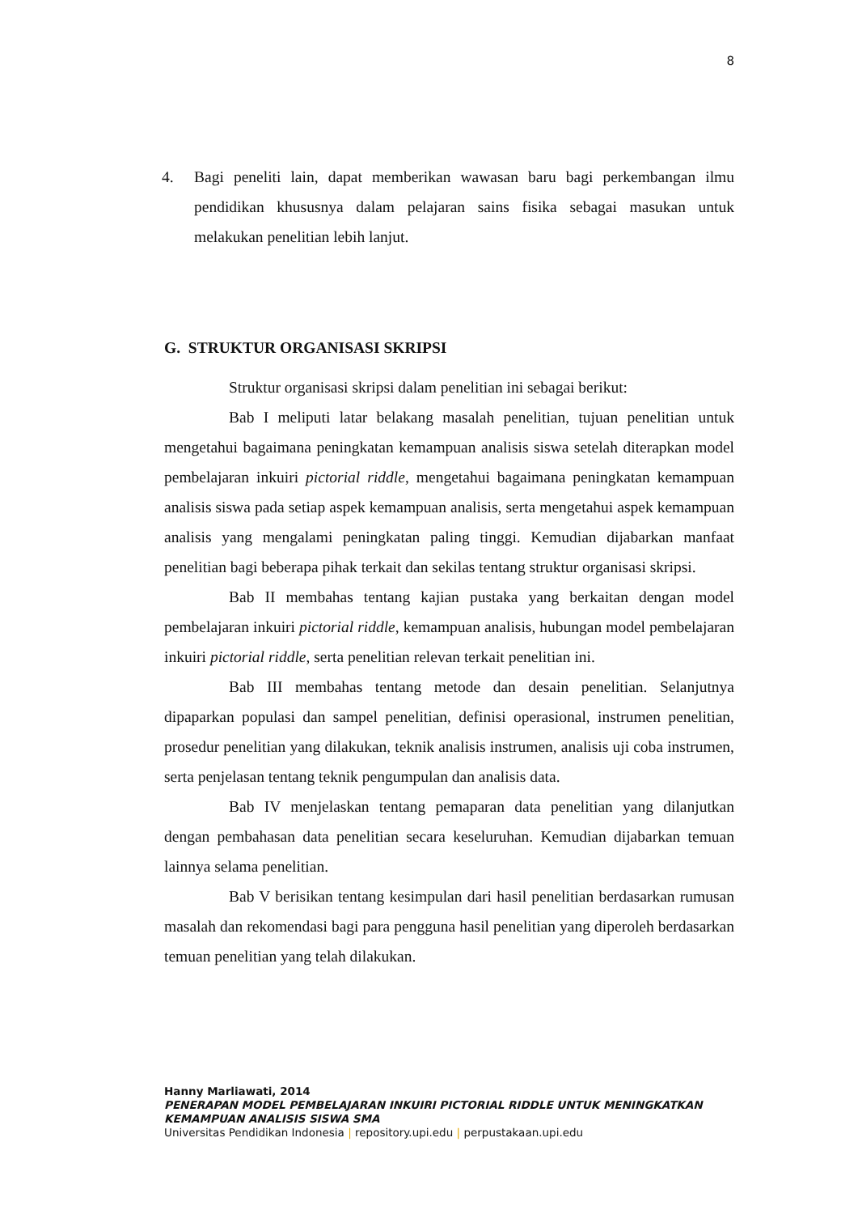8
4. Bagi peneliti lain, dapat memberikan wawasan baru bagi perkembangan ilmu pendidikan khususnya dalam pelajaran sains fisika sebagai masukan untuk melakukan penelitian lebih lanjut.
G. STRUKTUR ORGANISASI SKRIPSI
Struktur organisasi skripsi dalam penelitian ini sebagai berikut:
Bab I meliputi latar belakang masalah penelitian, tujuan penelitian untuk mengetahui bagaimana peningkatan kemampuan analisis siswa setelah diterapkan model pembelajaran inkuiri pictorial riddle, mengetahui bagaimana peningkatan kemampuan analisis siswa pada setiap aspek kemampuan analisis, serta mengetahui aspek kemampuan analisis yang mengalami peningkatan paling tinggi. Kemudian dijabarkan manfaat penelitian bagi beberapa pihak terkait dan sekilas tentang struktur organisasi skripsi.
Bab II membahas tentang kajian pustaka yang berkaitan dengan model pembelajaran inkuiri pictorial riddle, kemampuan analisis, hubungan model pembelajaran inkuiri pictorial riddle, serta penelitian relevan terkait penelitian ini.
Bab III membahas tentang metode dan desain penelitian. Selanjutnya dipaparkan populasi dan sampel penelitian, definisi operasional, instrumen penelitian, prosedur penelitian yang dilakukan, teknik analisis instrumen, analisis uji coba instrumen, serta penjelasan tentang teknik pengumpulan dan analisis data.
Bab IV menjelaskan tentang pemaparan data penelitian yang dilanjutkan dengan pembahasan data penelitian secara keseluruhan. Kemudian dijabarkan temuan lainnya selama penelitian.
Bab V berisikan tentang kesimpulan dari hasil penelitian berdasarkan rumusan masalah dan rekomendasi bagi para pengguna hasil penelitian yang diperoleh berdasarkan temuan penelitian yang telah dilakukan.
Hanny Marliawati, 2014
PENERAPAN MODEL PEMBELAJARAN INKUIRI PICTORIAL RIDDLE UNTUK MENINGKATKAN
KEMAMPUAN ANALISIS SISWA SMA
Universitas Pendidikan Indonesia | repository.upi.edu | perpustakaan.upi.edu